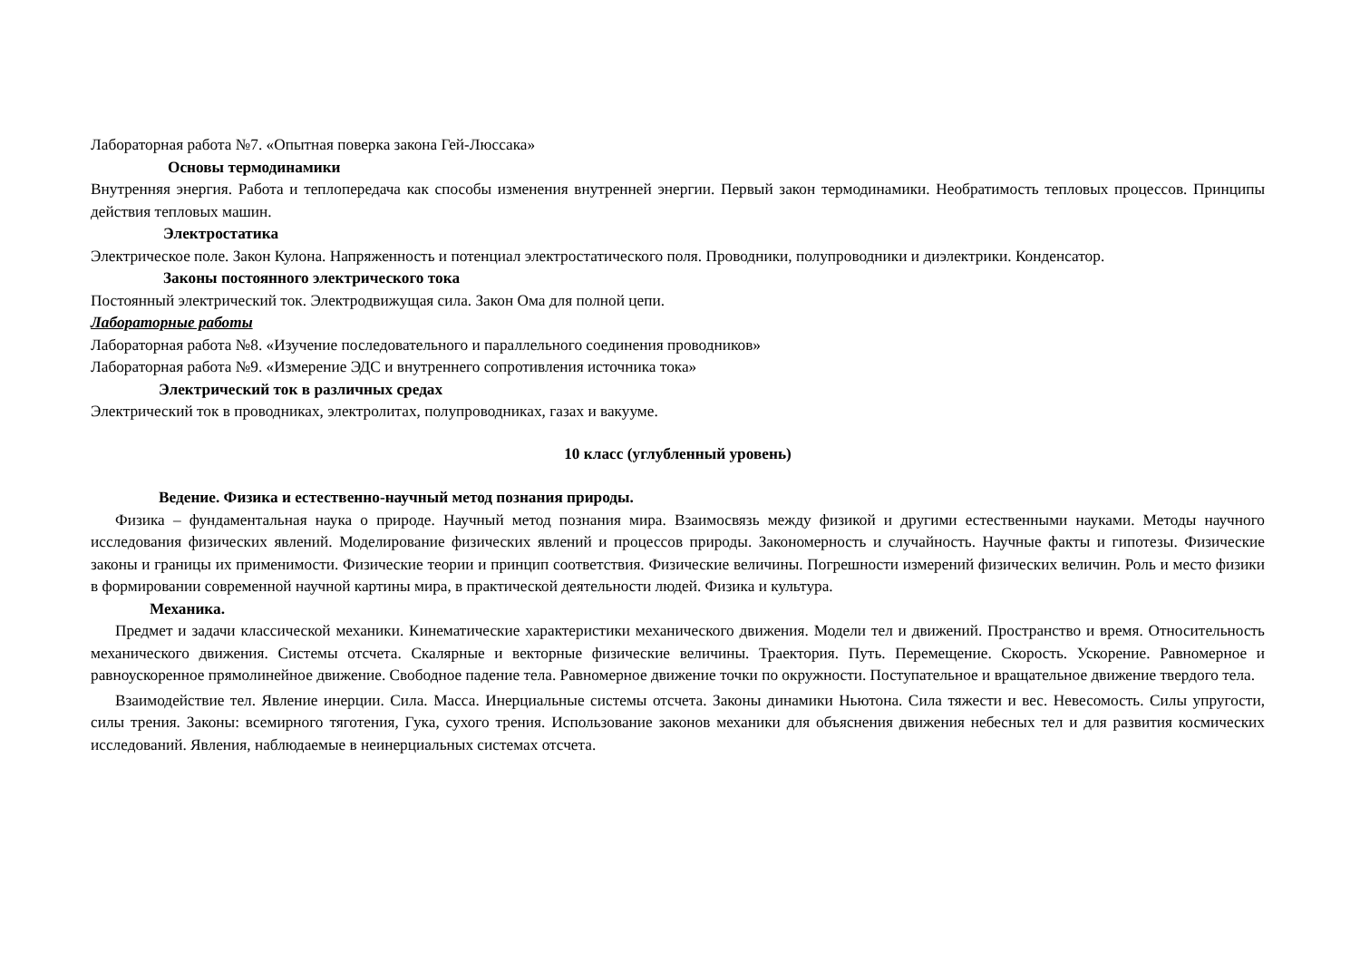Лабораторная работа №7. «Опытная поверка закона Гей-Люссака»
Основы термодинамики
Внутренняя энергия. Работа и теплопередача как способы изменения внутренней энергии. Первый закон термодинамики. Необратимость тепловых процессов. Принципы действия тепловых машин.
Электростатика
Электрическое поле. Закон Кулона. Напряженность и потенциал электростатического поля. Проводники, полупроводники и диэлектрики. Конденсатор.
Законы постоянного электрического тока
Постоянный электрический ток. Электродвижущая сила. Закон Ома для полной цепи.
Лабораторные работы
Лабораторная работа №8. «Изучение последовательного и параллельного соединения проводников»
Лабораторная работа №9. «Измерение ЭДС и внутреннего сопротивления источника тока»
Электрический ток в различных средах
Электрический ток в проводниках, электролитах, полупроводниках, газах и вакууме.
10 класс (углубленный уровень)
Ведение. Физика и естественно-научный метод познания природы.
Физика – фундаментальная наука о природе. Научный метод познания мира. Взаимосвязь между физикой и другими естественными науками. Методы научного исследования физических явлений. Моделирование физических явлений и процессов природы. Закономерность и случайность. Научные факты и гипотезы. Физические законы и границы их применимости. Физические теории и принцип соответствия. Физические величины. Погрешности измерений физических величин. Роль и место физики в формировании современной научной картины мира, в практической деятельности людей. Физика и культура.
Механика.
Предмет и задачи классической механики. Кинематические характеристики механического движения. Модели тел и движений. Пространство и время. Относительность механического движения. Системы отсчета. Скалярные и векторные физические величины. Траектория. Путь. Перемещение. Скорость. Ускорение. Равномерное и равноускоренное прямолинейное движение. Свободное падение тела. Равномерное движение точки по окружности. Поступательное и вращательное движение твердого тела.
Взаимодействие тел. Явление инерции. Сила. Масса. Инерциальные системы отсчета. Законы динамики Ньютона. Сила тяжести и вес. Невесомость. Силы упругости, силы трения. Законы: всемирного тяготения, Гука, сухого трения. Использование законов механики для объяснения движения небесных тел и для развития космических исследований. Явления, наблюдаемые в неинерциальных системах отсчета.